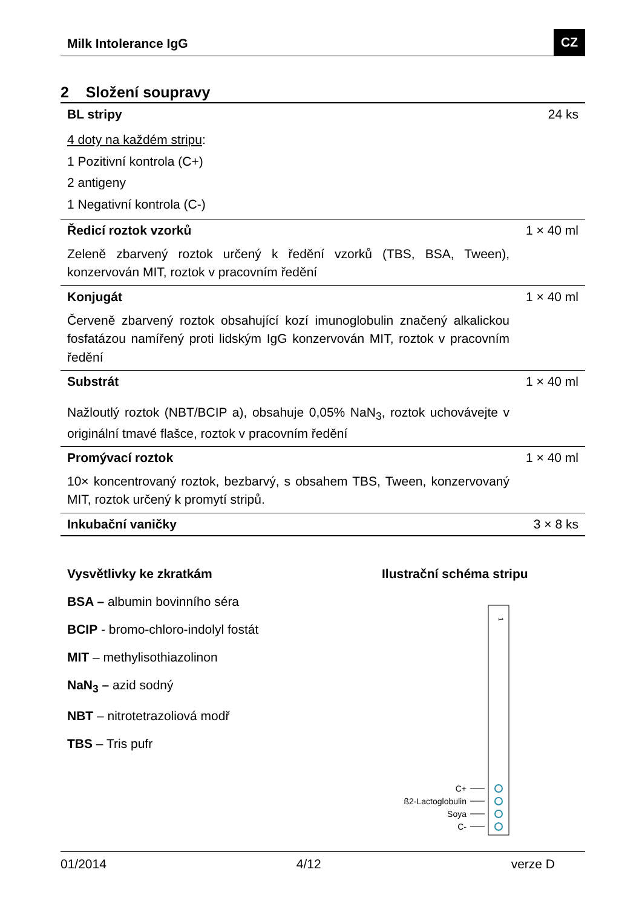Milk Intolerance IgG CZ
2 Složení soupravy
| BL stripy | 24 ks |
| 4 doty na každém stripu : 1 Pozitivní kontrola (C+) 2 antigeny 1 Negativní kontrola (C-) | |
| Ředicí roztok vzorků | 1 × 40 ml |
| Zeleně zbarvený roztok určený k ředění vzorků (TBS, BSA, Tween), konzervován MIT, roztok v pracovním ředění | |
| Konjugát | 1 × 40 ml |
| Červeně zbarvený roztok obsahující kozí imunoglobulin značený alkalickou fosfatázou namířený proti lidským IgG konzervován MIT, roztok v pracovním ředění | |
| Substrát | 1 × 40 ml |
| Nažloutlý roztok (NBT/BCIP a), obsahuje 0,05% NaN<sub>3</sub>, roztok uchovávejte v originální tmavé flašce, roztok v pracovním ředění | |
| Promývací roztok | 1 × 40 ml |
| 10× koncentrovaný roztok, bezbarvý, s obsahem TBS, Tween, konzervovaný MIT, roztok určený k promytí stripů. | |
| Inkubační vaničky | 3 × 8 ks |
Vysvětlivky ke zkratkám
BSA – albumin bovinního séra
BCIP - bromo-chloro-indolyl fostát
MIT – methylisothiazolinon
NaN<sub>3</sub> – azid sodný
NBT – nitrotetrazoliová modř
TBS – Tris pufr
Ilustrační schéma stripu
1
C+
ß2-Lactoglobulin
Soya
C-
01/2014 4/12 verze D